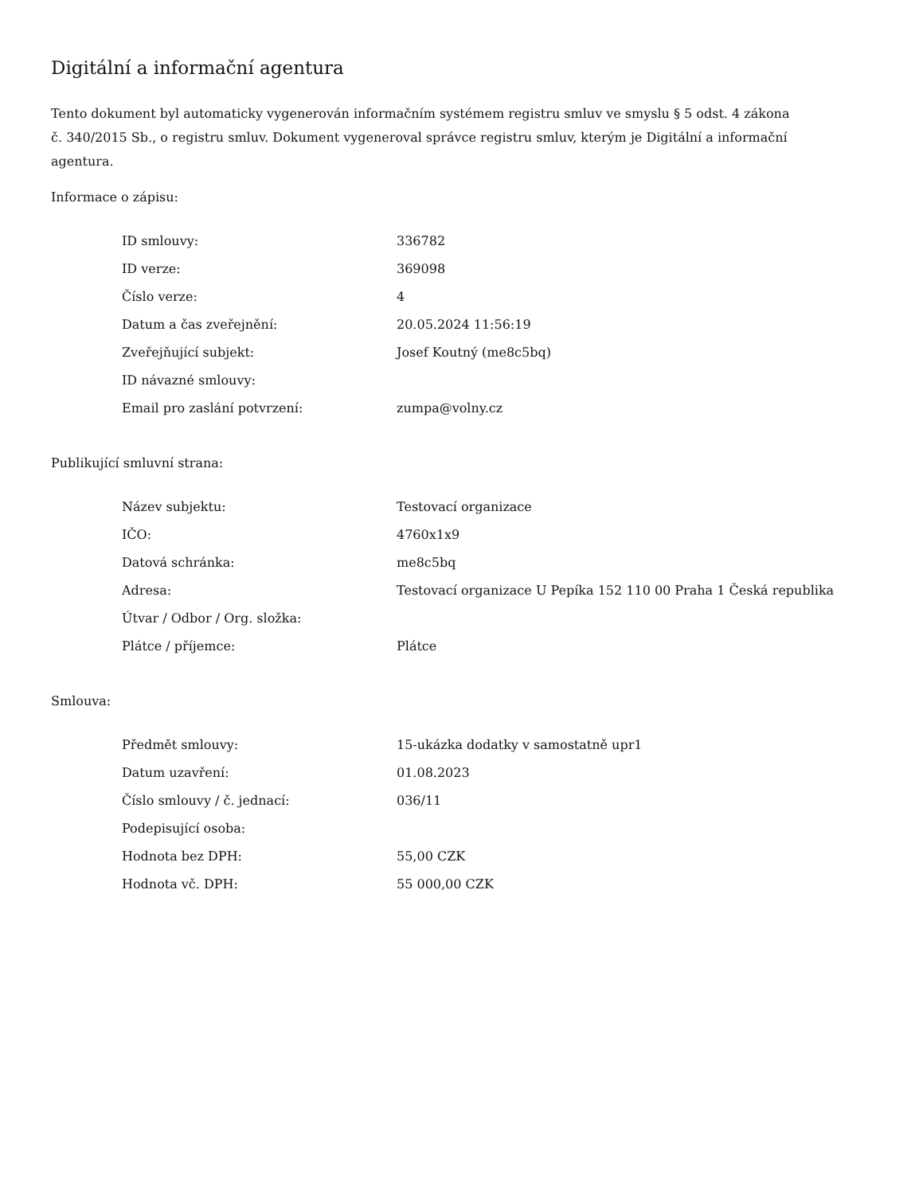Digitální a informační agentura
Tento dokument byl automaticky vygenerován informačním systémem registru smluv ve smyslu § 5 odst. 4 zákona
č. 340/2015 Sb., o registru smluv. Dokument vygeneroval správce registru smluv, kterým je Digitální a informační agentura.
Informace o zápisu:
| ID smlouvy: | 336782 |
| ID verze: | 369098 |
| Číslo verze: | 4 |
| Datum a čas zveřejnění: | 20.05.2024 11:56:19 |
| Zveřejňující subjekt: | Josef Koutný (me8c5bq) |
| ID návazné smlouvy: | |
| Email pro zaslání potvrzení: | zumpa@volny.cz |
Publikující smluvní strana:
| Název subjektu: | Testovací organizace |
| IČO: | 4760x1x9 |
| Datová schránka: | me8c5bq |
| Adresa: | Testovací organizace U Pepíka 152 110 00 Praha 1 Česká republika |
| Útvar / Odbor / Org. složka: | |
| Plátce / příjemce: | Plátce |
Smlouva:
| Předmět smlouvy: | 15-ukázka dodatky v samostatně upr1 |
| Datum uzavření: | 01.08.2023 |
| Číslo smlouvy / č. jednací: | 036/11 |
| Podepisující osoba: | |
| Hodnota bez DPH: | 55,00 CZK |
| Hodnota vč. DPH: | 55 000,00 CZK |